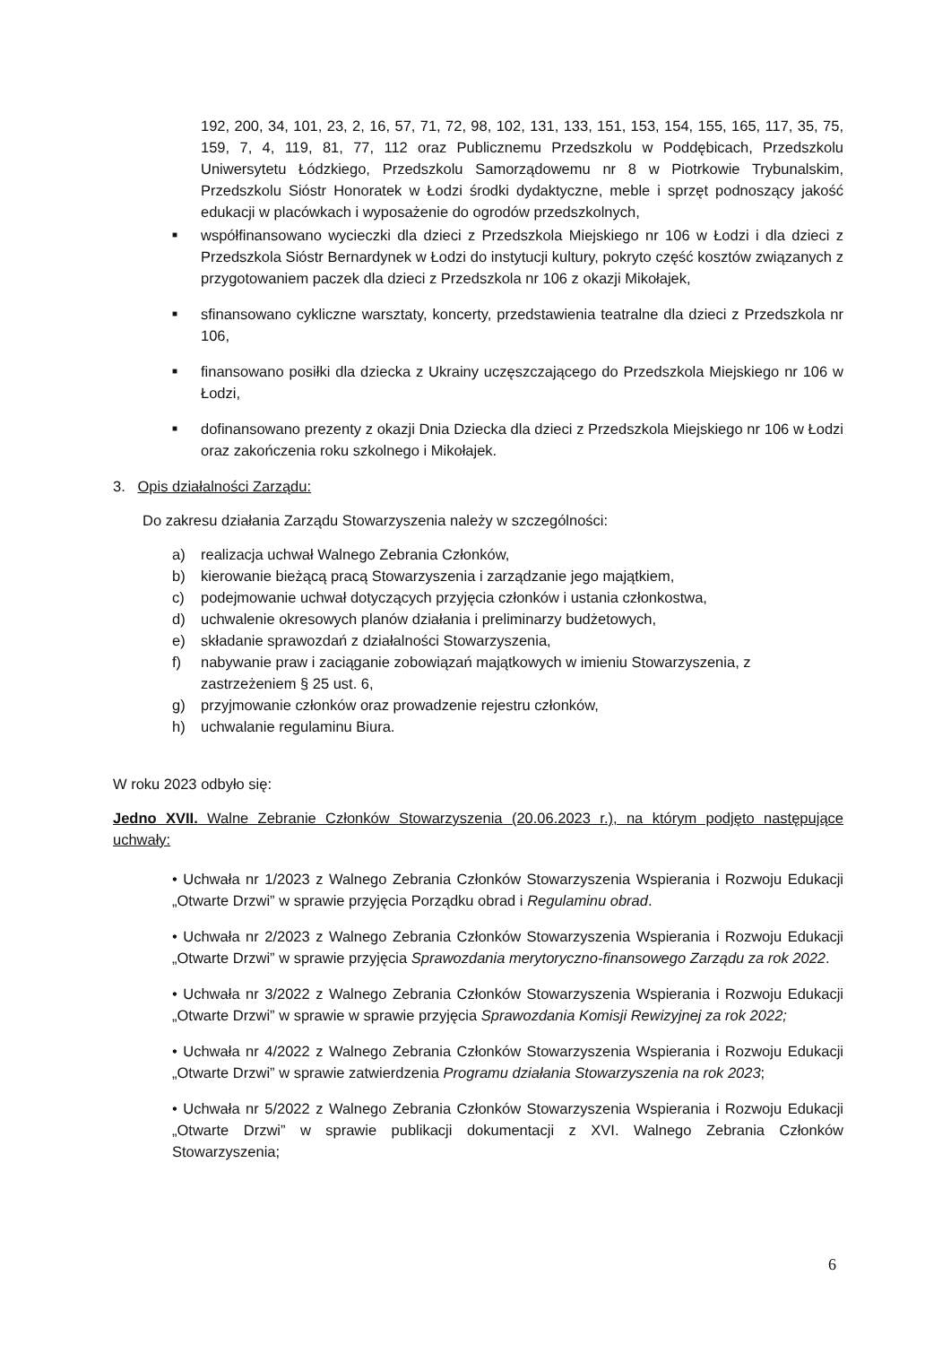192, 200, 34, 101, 23, 2, 16, 57, 71, 72, 98, 102, 131, 133, 151, 153, 154, 155, 165, 117, 35, 75, 159, 7, 4, 119, 81, 77, 112 oraz Publicznemu Przedszkolu w Poddębicach, Przedszkolu Uniwersytetu Łódzkiego, Przedszkolu Samorządowemu nr 8 w Piotrkowie Trybunalskim, Przedszkolu Sióstr Honoratek w Łodzi środki dydaktyczne, meble i sprzęt podnoszący jakość edukacji w placówkach i wyposażenie do ogrodów przedszkolnych,
■ współfinansowano wycieczki dla dzieci z Przedszkola Miejskiego nr 106 w Łodzi i dla dzieci z Przedszkola Sióstr Bernardynek w Łodzi do instytucji kultury, pokryto część kosztów związanych z przygotowaniem paczek dla dzieci z Przedszkola nr 106 z okazji Mikołajek,
■ sfinansowano cykliczne warsztaty, koncerty, przedstawienia teatralne dla dzieci z Przedszkola nr 106,
■ finansowano posiłki dla dziecka z Ukrainy uczęszczającego do Przedszkola Miejskiego nr 106 w Łodzi,
■ dofinansowano prezenty z okazji Dnia Dziecka dla dzieci z Przedszkola Miejskiego nr 106 w Łodzi oraz zakończenia roku szkolnego i Mikołajek.
3. Opis działalności Zarządu:
Do zakresu działania Zarządu Stowarzyszenia należy w szczególności:
a) realizacja uchwał Walnego Zebrania Członków,
b) kierowanie bieżącą pracą Stowarzyszenia i zarządzanie jego majątkiem,
c) podejmowanie uchwał dotyczących przyjęcia członków i ustania członkostwa,
d) uchwalenie okresowych planów działania i preliminarzy budżetowych,
e) składanie sprawozdań z działalności Stowarzyszenia,
f) nabywanie praw i zaciąganie zobowiązań majątkowych w imieniu Stowarzyszenia, z zastrzeżeniem § 25 ust. 6,
g) przyjmowanie członków oraz prowadzenie rejestru członków,
h) uchwalanie regulaminu Biura.
W roku 2023 odbyło się:
Jedno XVII. Walne Zebranie Członków Stowarzyszenia (20.06.2023 r.), na którym podjęto następujące uchwały:
• Uchwała nr 1/2023 z Walnego Zebrania Członków Stowarzyszenia Wspierania i Rozwoju Edukacji „Otwarte Drzwi” w sprawie przyjęcia Porządku obrad i Regulaminu obrad.
• Uchwała nr 2/2023 z Walnego Zebrania Członków Stowarzyszenia Wspierania i Rozwoju Edukacji „Otwarte Drzwi” w sprawie przyjęcia Sprawozdania merytoryczno-finansowego Zarządu za rok 2022.
• Uchwała nr 3/2022 z Walnego Zebrania Członków Stowarzyszenia Wspierania i Rozwoju Edukacji „Otwarte Drzwi” w sprawie w sprawie przyjęcia Sprawozdania Komisji Rewizyjnej za rok 2022;
• Uchwała nr 4/2022 z Walnego Zebrania Członków Stowarzyszenia Wspierania i Rozwoju Edukacji „Otwarte Drzwi” w sprawie zatwierdzenia Programu działania Stowarzyszenia na rok 2023;
• Uchwała nr 5/2022 z Walnego Zebrania Członków Stowarzyszenia Wspierania i Rozwoju Edukacji „Otwarte Drzwi” w sprawie publikacji dokumentacji z XVI. Walnego Zebrania Członków Stowarzyszenia;
6